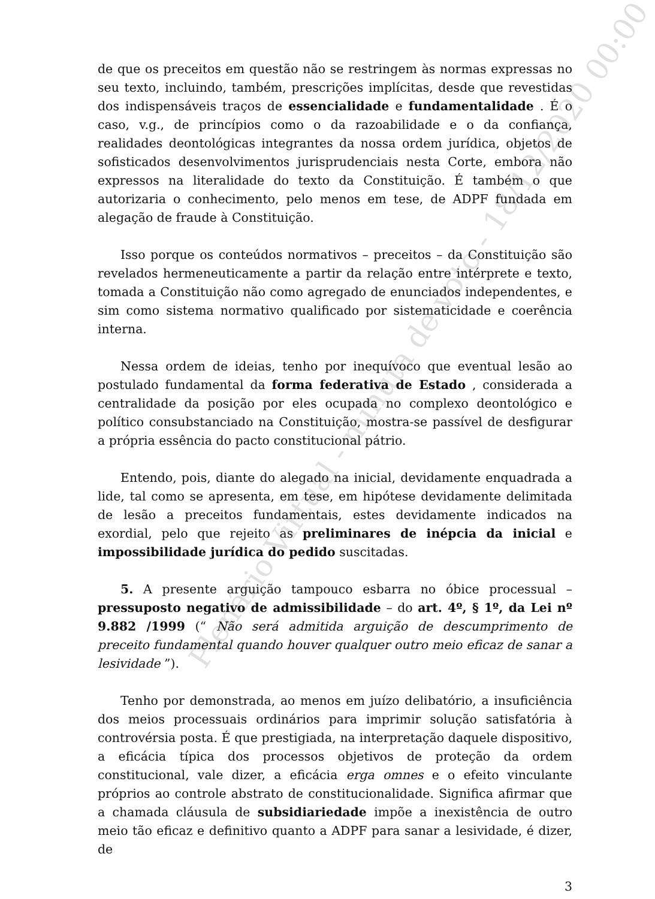de que os preceitos em questão não se restringem às normas expressas no seu texto, incluindo, também, prescrições implícitas, desde que revestidas dos indispensáveis traços de essencialidade e fundamentalidade . É o caso, v.g., de princípios como o da razoabilidade e o da confiança, realidades deontológicas integrantes da nossa ordem jurídica, objetos de sofisticados desenvolvimentos jurisprudenciais nesta Corte, embora não expressos na literalidade do texto da Constituição. É também o que autorizaria o conhecimento, pelo menos em tese, de ADPF fundada em alegação de fraude à Constituição.
Isso porque os conteúdos normativos – preceitos – da Constituição são revelados hermeneuticamente a partir da relação entre intérprete e texto, tomada a Constituição não como agregado de enunciados independentes, e sim como sistema normativo qualificado por sistematicidade e coerência interna.
Nessa ordem de ideias, tenho por inequívoco que eventual lesão ao postulado fundamental da forma federativa de Estado , considerada a centralidade da posição por eles ocupada no complexo deontológico e político consubstanciado na Constituição, mostra-se passível de desfigurar a própria essência do pacto constitucional pátrio.
Entendo, pois, diante do alegado na inicial, devidamente enquadrada a lide, tal como se apresenta, em tese, em hipótese devidamente delimitada de lesão a preceitos fundamentais, estes devidamente indicados na exordial, pelo que rejeito as preliminares de inépcia da inicial e impossibilidade jurídica do pedido suscitadas.
5. A presente arguição tampouco esbarra no óbice processual – pressuposto negativo de admissibilidade – do art. 4º, § 1º, da Lei nº 9.882 /1999 (“ Não será admitida arguição de descumprimento de preceito fundamental quando houver qualquer outro meio eficaz de sanar a lesividade ”).
Tenho por demonstrada, ao menos em juízo delibatório, a insuficiência dos meios processuais ordinários para imprimir solução satisfatória à controvérsia posta. É que prestigiada, na interpretação daquele dispositivo, a eficácia típica dos processos objetivos de proteção da ordem constitucional, vale dizer, a eficácia erga omnes e o efeito vinculante próprios ao controle abstrato de constitucionalidade. Significa afirmar que a chamada cláusula de subsidiariedade impõe a inexistência de outro meio tão eficaz e definitivo quanto a ADPF para sanar a lesividade, é dizer, de
3
Plenário Virtual - minuta de voto - 18/12/2020 00:00